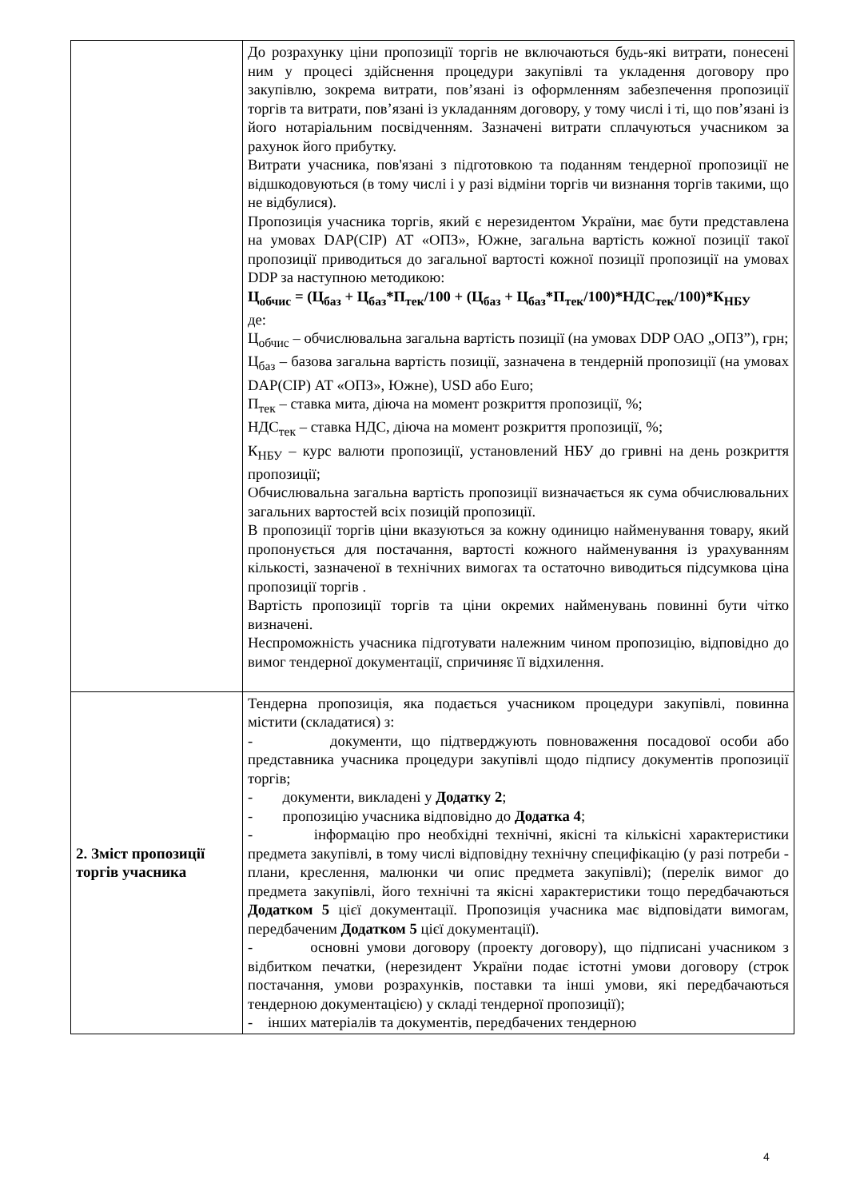| | До розрахунку ціни пропозиції торгів не включаються будь-які витрати, понесені ним у процесі здійснення процедури закупівлі та укладення договору про закупівлю, зокрема витрати, пов’язані із оформленням забезпечення пропозиції торгів та витрати, пов’язані із укладанням договору, у тому числі і ті, що пов’язані із його нотаріальним посвідченням. Зазначені витрати сплачуються учасником за рахунок його прибутку. Витрати учасника, пов'язані з підготовкою та поданням тендерної пропозиції не відшкодовуються (в тому числі і у разі відміни торгів чи визнання торгів такими, що не відбулися). Пропозиція учасника торгів, який є нерезидентом України, має бути представлена на умовах DAP(CIP) АТ «ОПЗ», Южне, загальна вартість кожної позиції такої пропозиції приводиться до загальної вартості кожної позиції пропозиції на умовах DDP за наступною методикою: Ц<sub>обчис</sub> = (Ц<sub>баз</sub> + Ц<sub>баз</sub>*П<sub>тек</sub>/100 + (Ц<sub>баз</sub> + Ц<sub>баз</sub>*П<sub>тек</sub>/100)*НДС<sub>тек</sub>/100)*К<sub>НБУ</sub> де: Ц<sub>обчис</sub> – обчислювальна загальна вартість позиції (на умовах DDP ОАО „ОПЗ”), грн; Ц<sub>баз</sub> – базова загальна вартість позиції, зазначена в тендерній пропозиції (на умовах DAP(CIP) АТ «ОПЗ», Южне), USD або Euro; П<sub>тек</sub> – ставка мита, діюча на момент розкриття пропозиції, %; НДС<sub>тек</sub> – ставка НДС, діюча на момент розкриття пропозиції, %; К<sub>НБУ</sub> – курс валюти пропозиції, установлений НБУ до гривні на день розкриття пропозиції; Обчислювальна загальна вартість пропозиції визначається як сума обчислювальних загальних вартостей всіх позицій пропозиції. В пропозиції торгів ціни вказуються за кожну одиницю найменування товару, який пропонується для постачання, вартості кожного найменування із урахуванням кількості, зазначеної в технічних вимогах та остаточно виводиться підсумкова ціна пропозиції торгів . Вартість пропозиції торгів та ціни окремих найменувань повинні бути чітко визначені. Неспроможність учасника підготувати належним чином пропозицію, відповідно до вимог тендерної документації, спричиняє її відхилення. |
| 2. Зміст пропозиції торгів учасника | Тендерна пропозиція, яка подається учасником процедури закупівлі, повинна містити (складатися) з: - документи, що підтверджують повноваження посадової особи або представника учасника процедури закупівлі щодо підпису документів пропозиції торгів; - документи, викладені у Додатку 2 ; - пропозицію учасника відповідно до Додатка 4 ; - інформацію про необхідні технічні, якісні та кількісні характеристики предмета закупівлі, в тому числі відповідну технічну специфікацію (у разі потреби - плани, креслення, малюнки чи опис предмета закупівлі); (перелік вимог до предмета закупівлі, його технічні та якісні характеристики тощо передбачаються Додатком 5 цієї документації. Пропозиція учасника має відповідати вимогам, передбаченим Додатком 5 цієї документації). - основні умови договору (проекту договору), що підписані учасником з відбитком печатки, (нерезидент України подає істотні умови договору (строк постачання, умови розрахунків, поставки та інші умови, які передбачаються тендерною документацією) у складі тендерної пропозиції); - інших матеріалів та документів, передбачених тендерною |
4